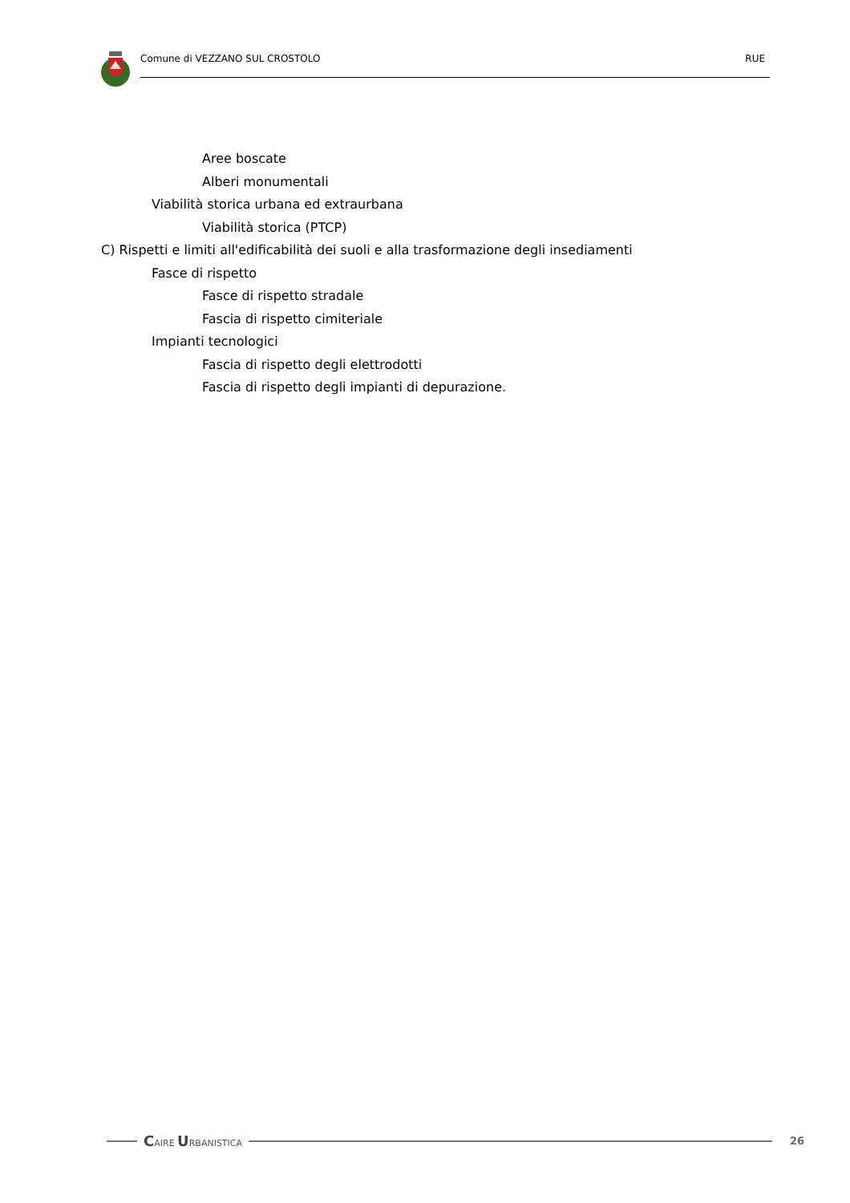Comune di VEZZANO SUL CROSTOLO RUE
Aree boscate
Alberi monumentali
Viabilità storica urbana ed extraurbana
Viabilità storica (PTCP)
C) Rispetti e limiti all'edificabilità dei suoli e alla trasformazione degli insediamenti
Fasce di rispetto
Fasce di rispetto stradale
Fascia di rispetto cimiteriale
Impianti tecnologici
Fascia di rispetto degli elettrodotti
Fascia di rispetto degli impianti di depurazione.
CAIRE URBANISTICA
26